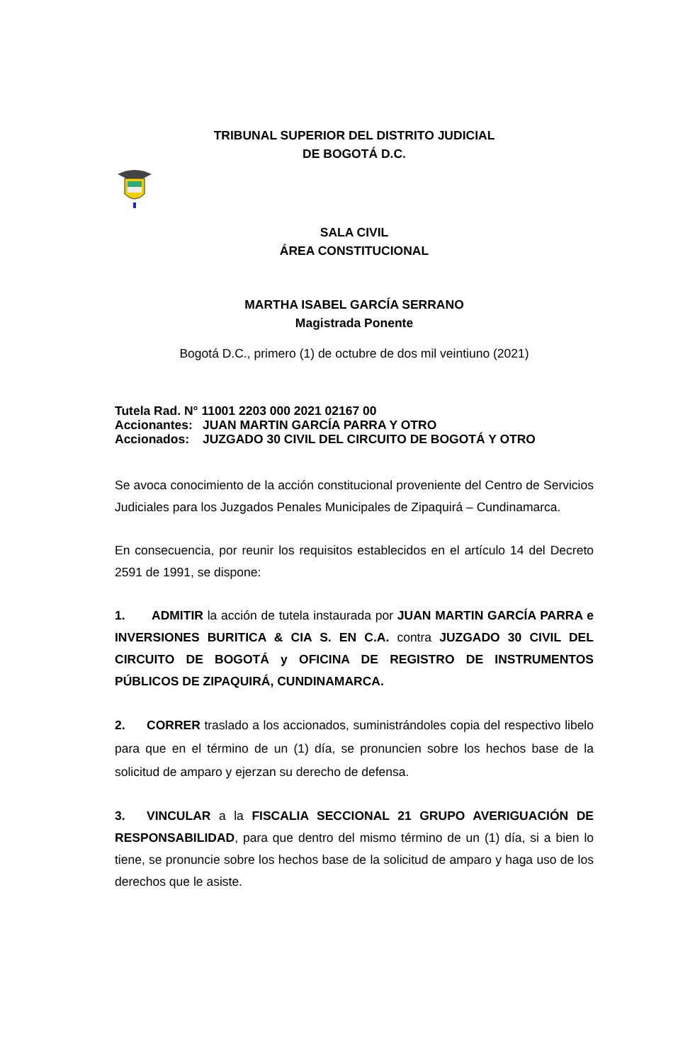TRIBUNAL SUPERIOR DEL DISTRITO JUDICIAL
DE BOGOTÁ D.C.
SALA CIVIL
ÁREA CONSTITUCIONAL
MARTHA ISABEL GARCÍA SERRANO
Magistrada Ponente
Bogotá D.C., primero (1) de octubre de dos mil veintiuno (2021)
Tutela Rad. N° 11001 2203 000 2021 02167 00
Accionantes: JUAN MARTIN GARCÍA PARRA Y OTRO
Accionados: JUZGADO 30 CIVIL DEL CIRCUITO DE BOGOTÁ Y OTRO
Se avoca conocimiento de la acción constitucional proveniente del Centro de Servicios Judiciales para los Juzgados Penales Municipales de Zipaquirá – Cundinamarca.
En consecuencia, por reunir los requisitos establecidos en el artículo 14 del Decreto 2591 de 1991, se dispone:
1. ADMITIR la acción de tutela instaurada por JUAN MARTIN GARCÍA PARRA e INVERSIONES BURITICA & CIA S. EN C.A. contra JUZGADO 30 CIVIL DEL CIRCUITO DE BOGOTÁ y OFICINA DE REGISTRO DE INSTRUMENTOS PÚBLICOS DE ZIPAQUIRÁ, CUNDINAMARCA.
2. CORRER traslado a los accionados, suministrándoles copia del respectivo libelo para que en el término de un (1) día, se pronuncien sobre los hechos base de la solicitud de amparo y ejerzan su derecho de defensa.
3. VINCULAR a la FISCALIA SECCIONAL 21 GRUPO AVERIGUACIÓN DE RESPONSABILIDAD, para que dentro del mismo término de un (1) día, si a bien lo tiene, se pronuncie sobre los hechos base de la solicitud de amparo y haga uso de los derechos que le asiste.